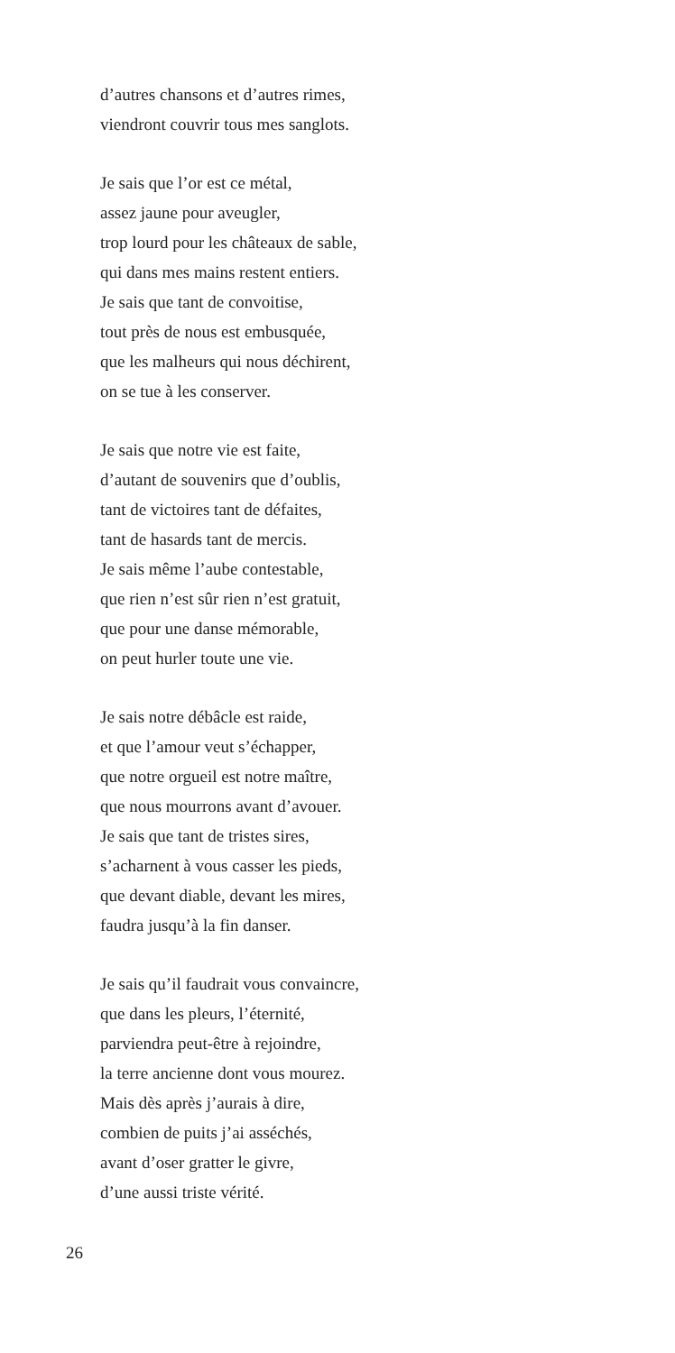d’autres chansons et d’autres rimes,
viendront couvrir tous mes sanglots.
Je sais que l’or est ce métal,
assez jaune pour aveugler,
trop lourd pour les châteaux de sable,
qui dans mes mains restent entiers.
Je sais que tant de convoitise,
tout près de nous est embusquée,
que les malheurs qui nous déchirent,
on se tue à les conserver.
Je sais que notre vie est faite,
d’autant de souvenirs que d’oublis,
tant de victoires tant de défaites,
tant de hasards tant de mercis.
Je sais même l’aube contestable,
que rien n’est sûr rien n’est gratuit,
que pour une danse mémorable,
on peut hurler toute une vie.
Je sais notre débâcle est raide,
et que l’amour veut s’échapper,
que notre orgueil est notre maître,
que nous mourrons avant d’avouer.
Je sais que tant de tristes sires,
s’acharnent à vous casser les pieds,
que devant diable, devant les mires,
faudra jusqu’à la fin danser.
Je sais qu’il faudrait vous convaincre,
que dans les pleurs, l’éternité,
parviendra peut-être à rejoindre,
la terre ancienne dont vous mourez.
Mais dès après j’aurais à dire,
combien de puits j’ai asséchés,
avant d’oser gratter le givre,
d’une aussi triste vérité.
26